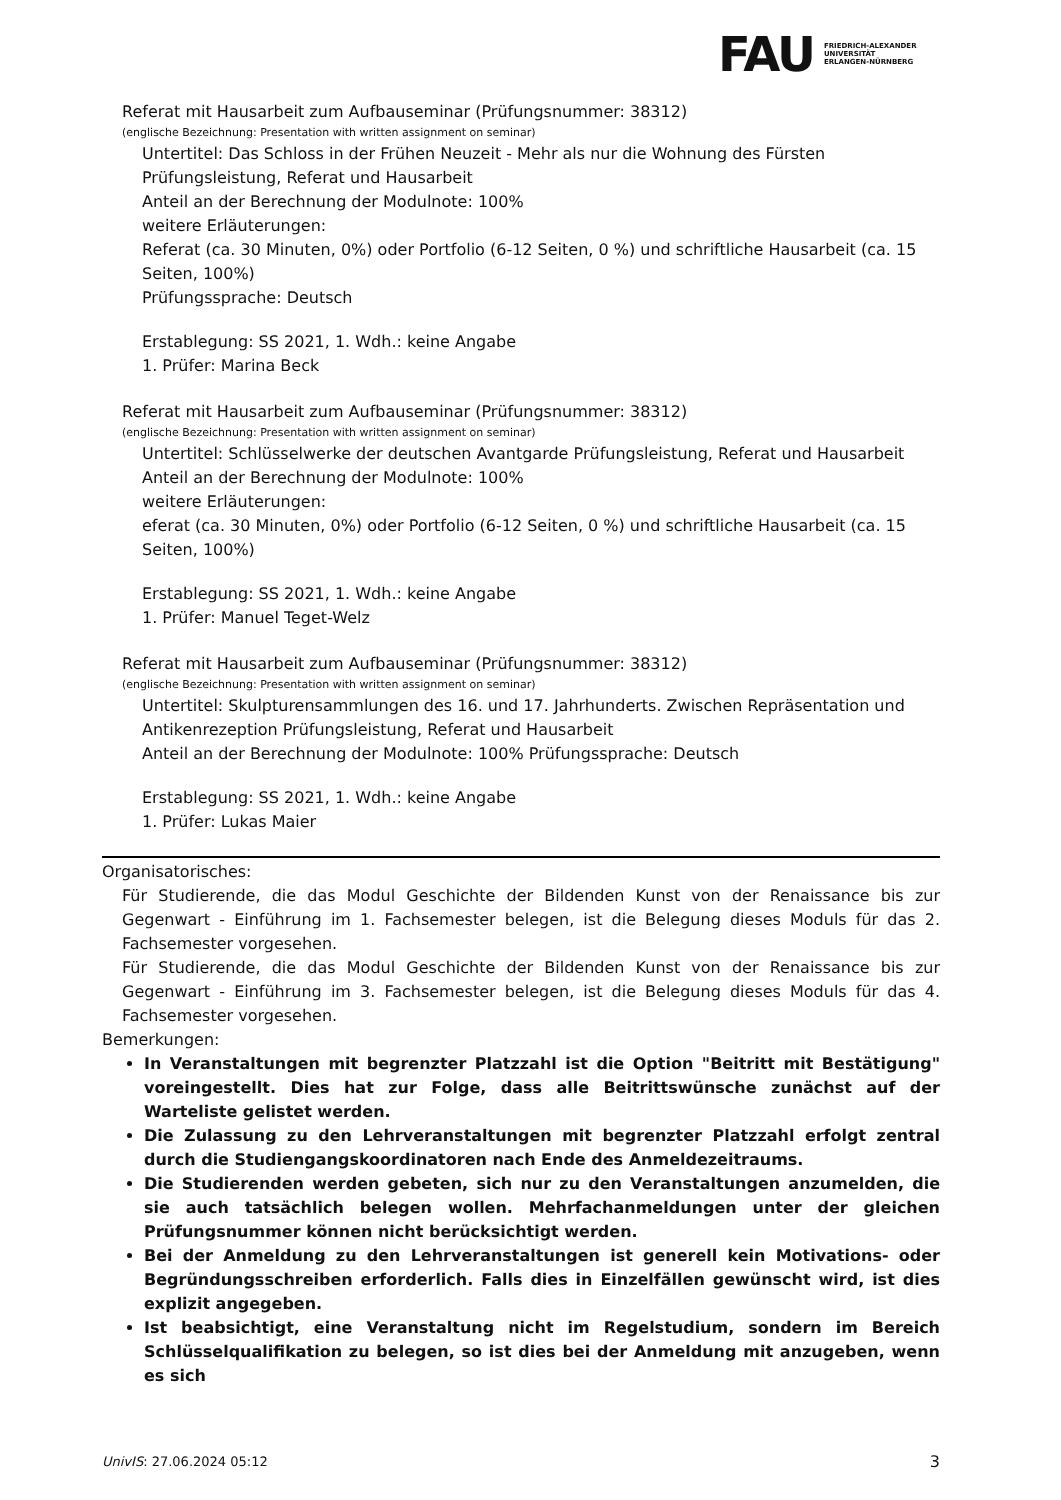FAU
FRIEDRICH-ALEXANDER
UNIVERSITÄT
ERLANGEN-NÜRNBERG
Referat mit Hausarbeit zum Aufbauseminar (Prüfungsnummer: 38312)
(englische Bezeichnung: Presentation with written assignment on seminar)
Untertitel: Das Schloss in der Frühen Neuzeit - Mehr als nur die Wohnung des Fürsten Prüfungsleistung, Referat und Hausarbeit
Anteil an der Berechnung der Modulnote: 100%
weitere Erläuterungen:
Referat (ca. 30 Minuten, 0%) oder Portfolio (6-12 Seiten, 0 %) und schriftliche Hausarbeit (ca. 15 Seiten, 100%)
Prüfungssprache: Deutsch
Erstablegung: SS 2021, 1. Wdh.: keine Angabe
1. Prüfer: Marina Beck
Referat mit Hausarbeit zum Aufbauseminar (Prüfungsnummer: 38312)
(englische Bezeichnung: Presentation with written assignment on seminar)
Untertitel: Schlüsselwerke der deutschen Avantgarde Prüfungsleistung, Referat und Hausarbeit
Anteil an der Berechnung der Modulnote: 100%
weitere Erläuterungen:
eferat (ca. 30 Minuten, 0%) oder Portfolio (6-12 Seiten, 0 %) und schriftliche Hausarbeit (ca. 15 Seiten, 100%)
Erstablegung: SS 2021, 1. Wdh.: keine Angabe
1. Prüfer: Manuel Teget-Welz
Referat mit Hausarbeit zum Aufbauseminar (Prüfungsnummer: 38312)
(englische Bezeichnung: Presentation with written assignment on seminar)
Untertitel: Skulpturensammlungen des 16. und 17. Jahrhunderts. Zwischen Repräsentation und Antikenrezeption Prüfungsleistung, Referat und Hausarbeit
Anteil an der Berechnung der Modulnote: 100% Prüfungssprache: Deutsch
Erstablegung: SS 2021, 1. Wdh.: keine Angabe
1. Prüfer: Lukas Maier
Organisatorisches:
Für Studierende, die das Modul Geschichte der Bildenden Kunst von der Renaissance bis zur Gegenwart - Einführung im 1. Fachsemester belegen, ist die Belegung dieses Moduls für das 2. Fachsemester vorgesehen.
Für Studierende, die das Modul Geschichte der Bildenden Kunst von der Renaissance bis zur Gegenwart - Einführung im 3. Fachsemester belegen, ist die Belegung dieses Moduls für das 4. Fachsemester vorgesehen.
Bemerkungen:
In Veranstaltungen mit begrenzter Platzzahl ist die Option "Beitritt mit Bestätigung" voreingestellt. Dies hat zur Folge, dass alle Beitrittswünsche zunächst auf der Warteliste gelistet werden.
Die Zulassung zu den Lehrveranstaltungen mit begrenzter Platzzahl erfolgt zentral durch die Studiengangskoordinatoren nach Ende des Anmeldezeitraums.
Die Studierenden werden gebeten, sich nur zu den Veranstaltungen anzumelden, die sie auch tatsächlich belegen wollen. Mehrfachanmeldungen unter der gleichen Prüfungsnummer können nicht berücksichtigt werden.
Bei der Anmeldung zu den Lehrveranstaltungen ist generell kein Motivations- oder Begründungsschreiben erforderlich. Falls dies in Einzelfällen gewünscht wird, ist dies explizit angegeben.
Ist beabsichtigt, eine Veranstaltung nicht im Regelstudium, sondern im Bereich Schlüsselqualifikation zu belegen, so ist dies bei der Anmeldung mit anzugeben, wenn es sich
UnivIS: 27.06.2024 05:12 3